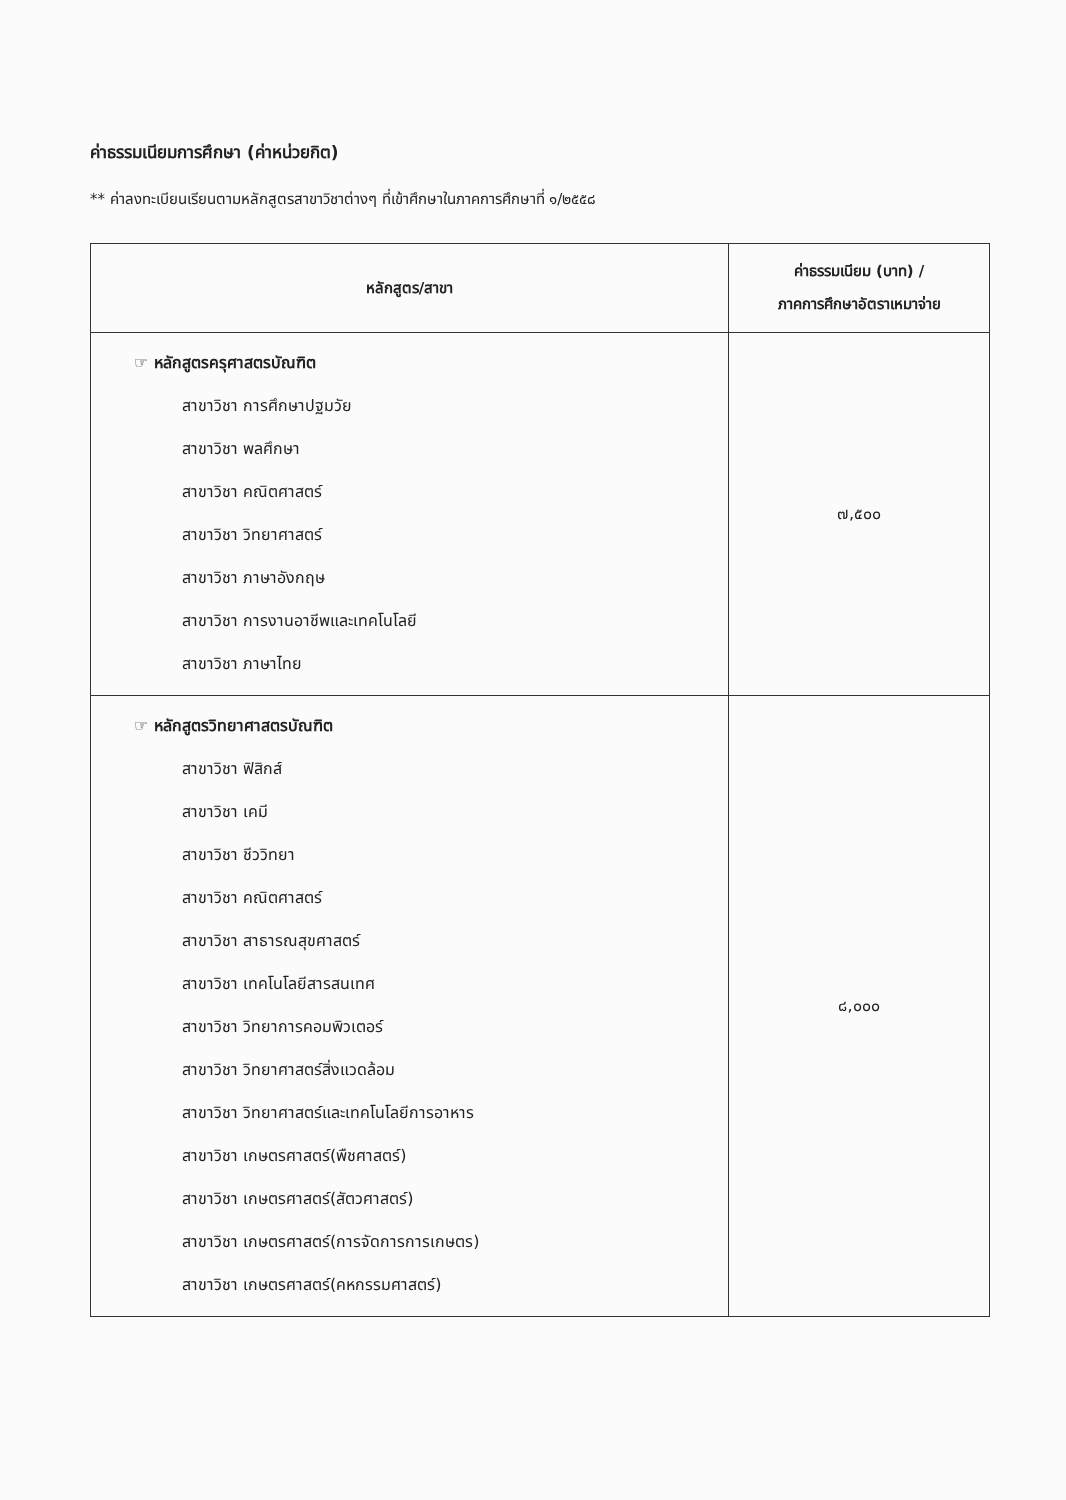ค่าธรรมเนียมการศึกษา (ค่าหน่วยกิต)
** ค่าลงทะเบียนเรียนตามหลักสูตรสาขาวิชาต่างๆ ที่เข้าศึกษาในภาคการศึกษาที่ ๑/๒๕๕๘
| หลักสูตร/สาขา | ค่าธรรมเนียม (บาท) / ภาคการศึกษาอัตราเหมาจ่าย |
| --- | --- |
| ☞ หลักสูตรครุศาสตรบัณฑิต สาขาวิชา การศึกษาปฐมวัย สาขาวิชา พลศึกษา สาขาวิชา คณิตศาสตร์ สาขาวิชา วิทยาศาสตร์ สาขาวิชา ภาษาอังกฤษ สาขาวิชา การงานอาชีพและเทคโนโลยี สาขาวิชา ภาษาไทย | ๗,๕๐๐ |
| ☞ หลักสูตรวิทยาศาสตรบัณฑิต สาขาวิชา ฟิสิกส์ สาขาวิชา เคมี สาขาวิชา ชีววิทยา สาขาวิชา คณิตศาสตร์ สาขาวิชา สาธารณสุขศาสตร์ สาขาวิชา เทคโนโลยีสารสนเทศ สาขาวิชา วิทยาการคอมพิวเตอร์ สาขาวิชา วิทยาศาสตร์สิ่งแวดล้อม สาขาวิชา วิทยาศาสตร์และเทคโนโลยีการอาหาร สาขาวิชา เกษตรศาสตร์(พืชศาสตร์) สาขาวิชา เกษตรศาสตร์(สัตวศาสตร์) สาขาวิชา เกษตรศาสตร์(การจัดการการเกษตร) สาขาวิชา เกษตรศาสตร์(คหกรรมศาสตร์) | ๘,๐๐๐ |